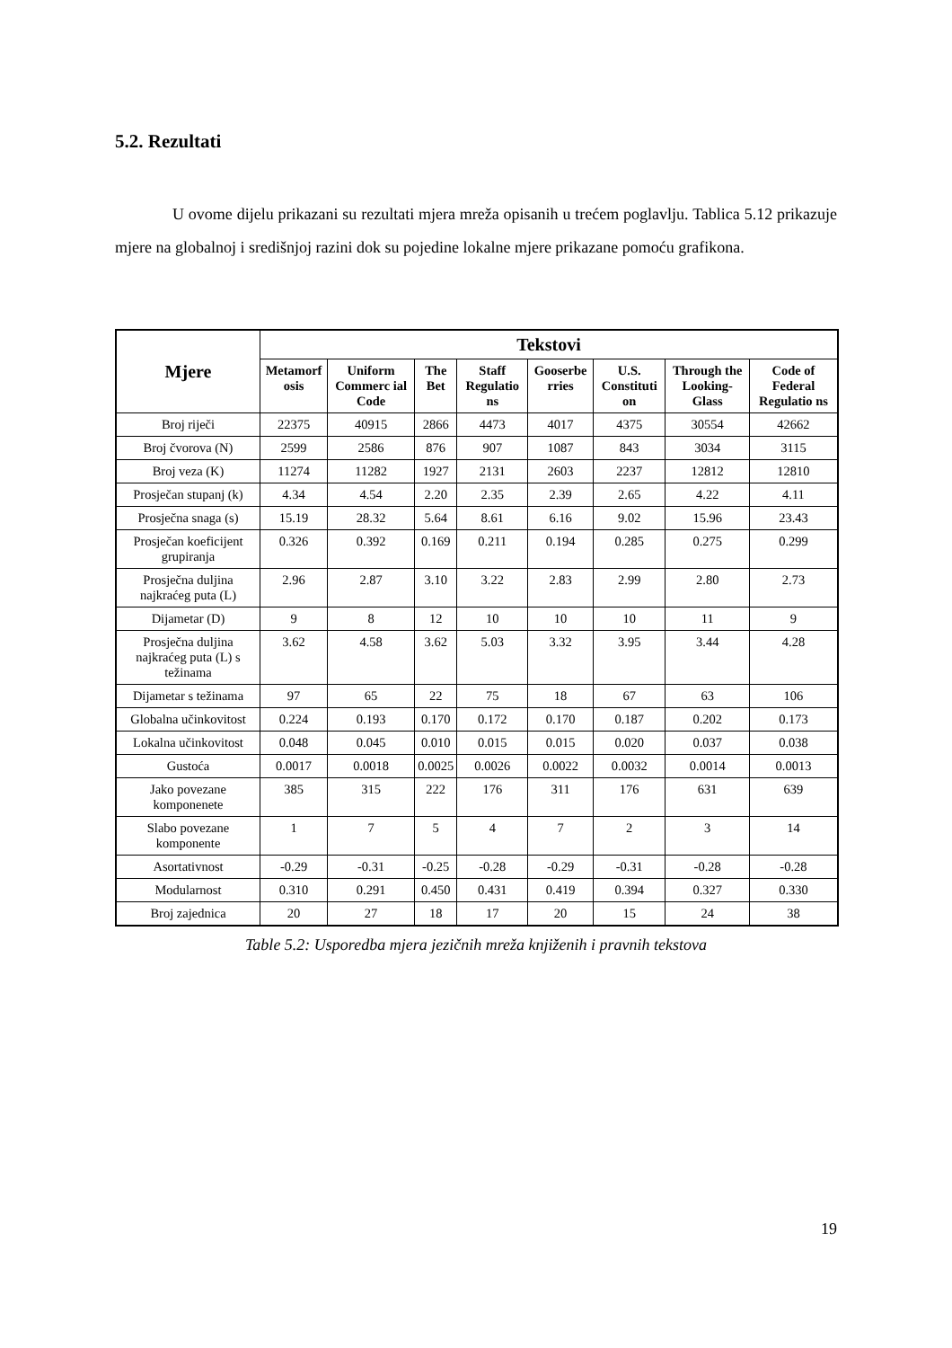5.2. Rezultati
U ovome dijelu prikazani su rezultati mjera mreža opisanih u trećem poglavlju. Tablica 5.12 prikazuje mjere na globalnoj i središnjoj razini dok su pojedine lokalne mjere prikazane pomoću grafikona.
| Mjere | Tekstovi | | | | | | | |
| --- | --- | --- | --- | --- | --- | --- | --- | --- |
| | Metamorf osis | Uniform Commerc ial Code | The Bet | Staff Regulatio ns | Gooserbe rries | U.S. Constituti on | Through the Looking-Glass | Code of Federal Regulatio ns |
| Broj riječi | 22375 | 40915 | 2866 | 4473 | 4017 | 4375 | 30554 | 42662 |
| Broj čvorova (N) | 2599 | 2586 | 876 | 907 | 1087 | 843 | 3034 | 3115 |
| Broj veza (K) | 11274 | 11282 | 1927 | 2131 | 2603 | 2237 | 12812 | 12810 |
| Prosječan stupanj (k) | 4.34 | 4.54 | 2.20 | 2.35 | 2.39 | 2.65 | 4.22 | 4.11 |
| Prosječna snaga (s) | 15.19 | 28.32 | 5.64 | 8.61 | 6.16 | 9.02 | 15.96 | 23.43 |
| Prosječan koeficijent grupiranja | 0.326 | 0.392 | 0.169 | 0.211 | 0.194 | 0.285 | 0.275 | 0.299 |
| Prosječna duljina najkraćeg puta (L) | 2.96 | 2.87 | 3.10 | 3.22 | 2.83 | 2.99 | 2.80 | 2.73 |
| Dijametar (D) | 9 | 8 | 12 | 10 | 10 | 10 | 11 | 9 |
| Prosječna duljina najkraćeg puta (L) s težinama | 3.62 | 4.58 | 3.62 | 5.03 | 3.32 | 3.95 | 3.44 | 4.28 |
| Dijametar s težinama | 97 | 65 | 22 | 75 | 18 | 67 | 63 | 106 |
| Globalna učinkovitost | 0.224 | 0.193 | 0.170 | 0.172 | 0.170 | 0.187 | 0.202 | 0.173 |
| Lokalna učinkovitost | 0.048 | 0.045 | 0.010 | 0.015 | 0.015 | 0.020 | 0.037 | 0.038 |
| Gustoća | 0.0017 | 0.0018 | 0.0025 | 0.0026 | 0.0022 | 0.0032 | 0.0014 | 0.0013 |
| Jako povezane komponenete | 385 | 315 | 222 | 176 | 311 | 176 | 631 | 639 |
| Slabo povezane komponente | 1 | 7 | 5 | 4 | 7 | 2 | 3 | 14 |
| Asortativnost | -0.29 | -0.31 | -0.25 | -0.28 | -0.29 | -0.31 | -0.28 | -0.28 |
| Modularnost | 0.310 | 0.291 | 0.450 | 0.431 | 0.419 | 0.394 | 0.327 | 0.330 |
| Broj zajednica | 20 | 27 | 18 | 17 | 20 | 15 | 24 | 38 |
Table 5.2: Usporedba mjera jezičnih mreža knjiženih i pravnih tekstova
19